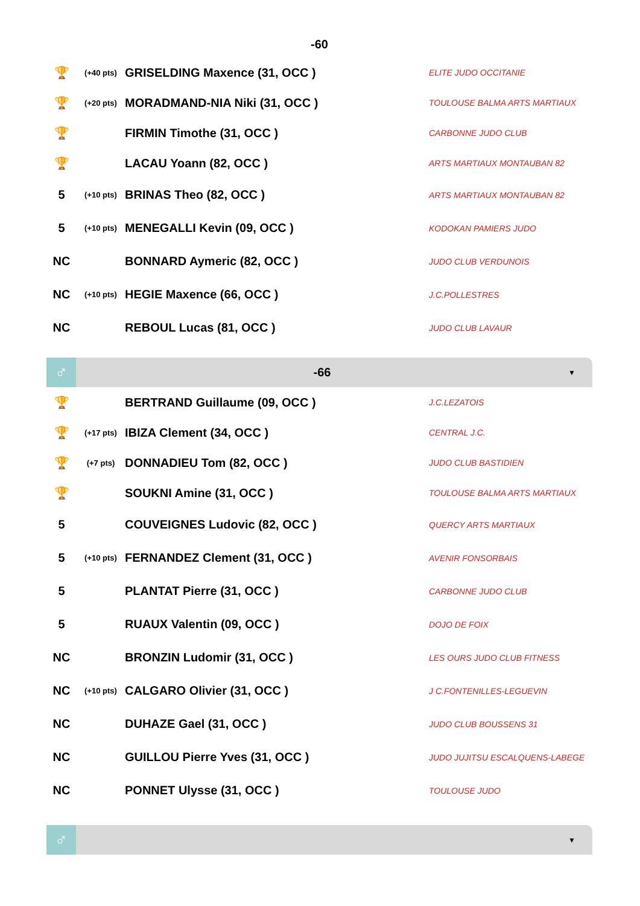-60
| 🏆 | (+40 pts) | GRISELDING Maxence (31, OCC ) | ELITE JUDO OCCITANIE |
| 🏆 | (+20 pts) | MORADMAND-NIA Niki (31, OCC ) | TOULOUSE BALMA ARTS MARTIAUX |
| 🏆 | | FIRMIN Timothe (31, OCC ) | CARBONNE JUDO CLUB |
| 🏆 | | LACAU Yoann (82, OCC ) | ARTS MARTIAUX MONTAUBAN 82 |
| 5 | (+10 pts) | BRINAS Theo (82, OCC ) | ARTS MARTIAUX MONTAUBAN 82 |
| 5 | (+10 pts) | MENEGALLI Kevin (09, OCC ) | KODOKAN PAMIERS JUDO |
| NC | | BONNARD Aymeric (82, OCC ) | JUDO CLUB VERDUNOIS |
| NC | (+10 pts) | HEGIE Maxence (66, OCC ) | J.C.POLLESTRES |
| NC | | REBOUL Lucas (81, OCC ) | JUDO CLUB LAVAUR |
♂
-66
▼
| 🏆 | | BERTRAND Guillaume (09, OCC ) | J.C.LEZATOIS |
| 🏆 | (+17 pts) | IBIZA Clement (34, OCC ) | CENTRAL J.C. |
| 🏆 | (+7 pts) | DONNADIEU Tom (82, OCC ) | JUDO CLUB BASTIDIEN |
| 🏆 | | SOUKNI Amine (31, OCC ) | TOULOUSE BALMA ARTS MARTIAUX |
| 5 | | COUVEIGNES Ludovic (82, OCC ) | QUERCY ARTS MARTIAUX |
| 5 | (+10 pts) | FERNANDEZ Clement (31, OCC ) | AVENIR FONSORBAIS |
| 5 | | PLANTAT Pierre (31, OCC ) | CARBONNE JUDO CLUB |
| 5 | | RUAUX Valentin (09, OCC ) | DOJO DE FOIX |
| NC | | BRONZIN Ludomir (31, OCC ) | LES OURS JUDO CLUB FITNESS |
| NC | (+10 pts) | CALGARO Olivier (31, OCC ) | J C.FONTENILLES-LEGUEVIN |
| NC | | DUHAZE Gael (31, OCC ) | JUDO CLUB BOUSSENS 31 |
| NC | | GUILLOU Pierre Yves (31, OCC ) | JUDO JUJITSU ESCALQUENS-LABEGE |
| NC | | PONNET Ulysse (31, OCC ) | TOULOUSE JUDO |
♂
▼